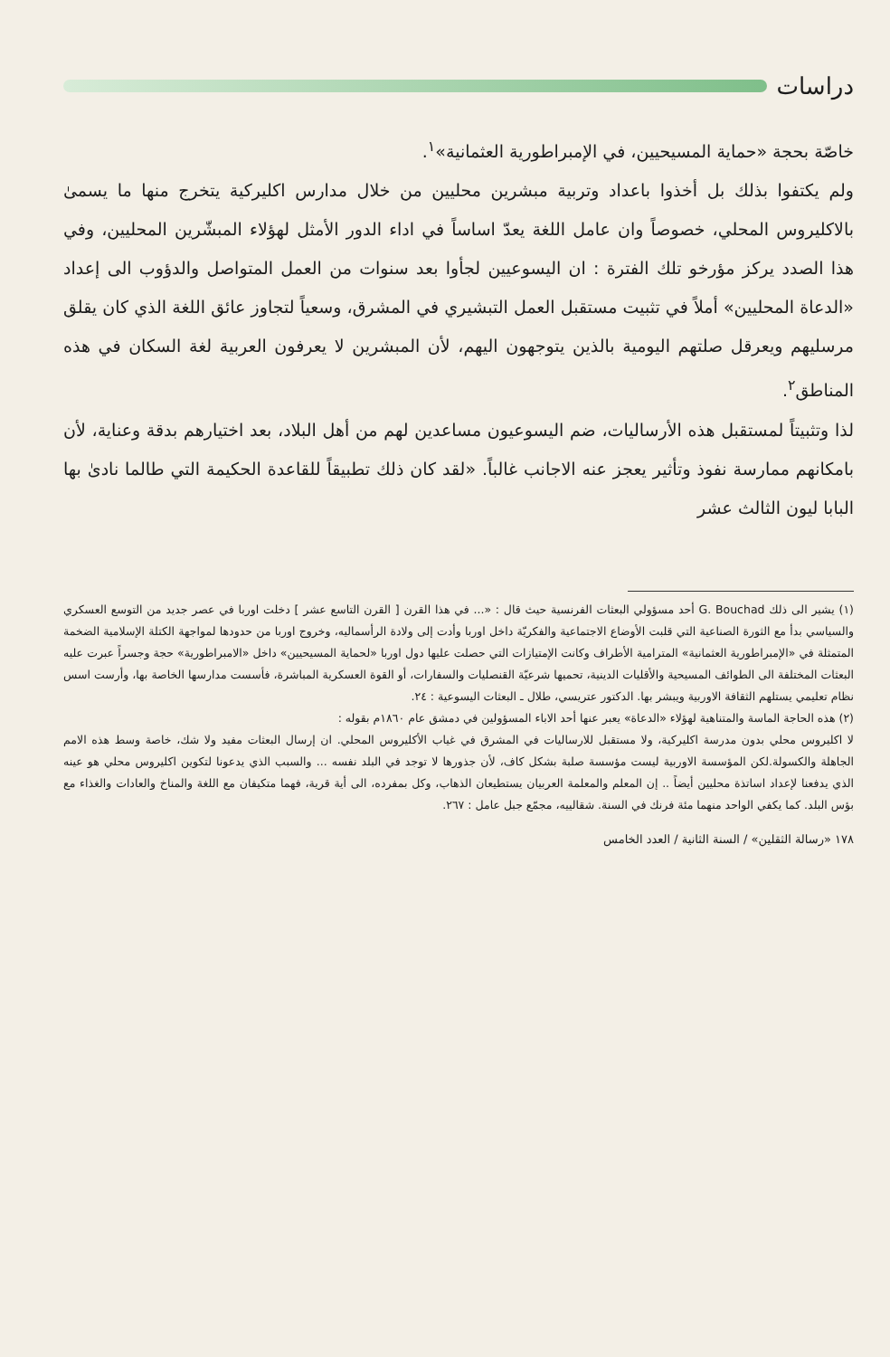دراسات
خاصّة بحجة «حماية المسيحيين، في الإمبراطورية العثمانية»<sup>١</sup>.
ولم يكتفوا بذلك بل أخذوا باعداد وتربية مبشرين محليين من خلال مدارس اكليركية يتخرج منها ما يسمىٰ بالاكليروس المحلي، خصوصاً وان عامل اللغة يعدّ اساساً في اداء الدور الأمثل لهؤلاء المبشّرين المحليين، وفي هذا الصدد يركز مؤرخو تلك الفترة : ان اليسوعيين لجأوا بعد سنوات من العمل المتواصل والدؤوب الى إعداد «الدعاة المحليين» أملاً في تثبيت مستقبل العمل التبشيري في المشرق، وسعياً لتجاوز عائق اللغة الذي كان يقلق مرسليهم ويعرقل صلتهم اليومية بالذين يتوجهون اليهم، لأن المبشرين لا يعرفون العربية لغة السكان في هذه المناطق<sup>٢</sup>.
لذا وتثبيتاً لمستقبل هذه الأرساليات، ضم اليسوعيون مساعدين لهم من أهل البلاد، بعد اختيارهم بدقة وعناية، لأن بامكانهم ممارسة نفوذ وتأثير يعجز عنه الاجانب غالباً. «لقد كان ذلك تطبيقاً للقاعدة الحكيمة التي طالما نادىٰ بها البابا ليون الثالث عشر
(١) يشير الى ذلك G. Bouchad أحد مسؤولي البعثات الفرنسية حيث قال : «... في هذا القرن [ القرن التاسع عشر ] دخلت اوربا في عصر جديد من التوسع العسكري والسياسي بدأ مع الثورة الصناعية التي قلبت الأوضاع الاجتماعية والفكريّة داخل اوربا وأدت إلى ولادة الرأسماليه، وخروج اوربا من حدودها لمواجهة الكتلة الإسلامية الضخمة المتمثلة في «الإمبراطورية العثمانية» المترامية الأطراف وكانت الإمتيازات التي حصلت عليها دول اوربا «لحماية المسيحيين» داخل «الامبراطورية» حجة وجسراً عبرت عليه البعثات المختلفة الى الطوائف المسيحية والأقليات الدينية، تحميها شرعيّة القنصليات والسفارات، أو القوة العسكرية المباشرة، فأسست مدارسها الخاصة بها، وأرست اسس نظام تعليمي يستلهم الثقافة الاوربية ويبشر بها. الدكتور عتريسي، طلال ـ البعثات اليسوعية : ٢٤.
(٢) هذه الحاجة الماسة والمتناهية لهؤلاء «الدعاة» يعبر عنها أحد الاباء المسؤولين في دمشق عام ١٨٦٠م بقوله :
لا اكليروس محلي بدون مدرسة اكليركية، ولا مستقبل للارساليات في المشرق في غياب الأكليروس المحلي. ان إرسال البعثات مفيد ولا شك، خاصة وسط هذه الامم الجاهلة والكسولة.لكن المؤسسة الاوربية ليست مؤسسة صلبة بشكل كاف، لأن جذورها لا توجد في البلد نفسه ... والسبب الذي يدعونا لتكوين اكليروس محلي هو عينه الذي يدفعنا لإعداد اساتذة محليين أيضاً .. إن المعلم والمعلمة العربيان يستطيعان الذهاب، وكل بمفرده، الى أية قرية، فهما متكيفان مع اللغة والمناخ والعادات والغذاء مع بؤس البلد. كما يكفي الواحد منهما مئة فرنك في السنة. شقالييه، مجمّع جبل عامل : ٢٦٧.
١٧٨ «رسالة الثقلين» / السنة الثانية / العدد الخامس